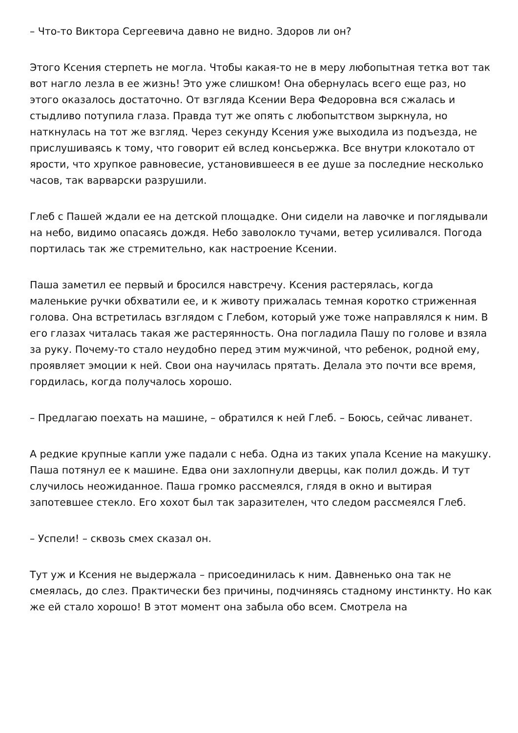– Что-то Виктора Сергеевича давно не видно. Здоров ли он?
Этого Ксения стерпеть не могла. Чтобы какая-то не в меру любопытная тетка вот так вот нагло лезла в ее жизнь! Это уже слишком! Она обернулась всего еще раз, но этого оказалось достаточно. От взгляда Ксении Вера Федоровна вся сжалась и стыдливо потупила глаза. Правда тут же опять с любопытством зыркнула, но наткнулась на тот же взгляд. Через секунду Ксения уже выходила из подъезда, не прислушиваясь к тому, что говорит ей вслед консьержка. Все внутри клокотало от ярости, что хрупкое равновесие, установившееся в ее душе за последние несколько часов, так варварски разрушили.
Глеб с Пашей ждали ее на детской площадке. Они сидели на лавочке и поглядывали на небо, видимо опасаясь дождя. Небо заволокло тучами, ветер усиливался. Погода портилась так же стремительно, как настроение Ксении.
Паша заметил ее первый и бросился навстречу. Ксения растерялась, когда маленькие ручки обхватили ее, и к животу прижалась темная коротко стриженная голова. Она встретилась взглядом с Глебом, который уже тоже направлялся к ним. В его глазах читалась такая же растерянность. Она погладила Пашу по голове и взяла за руку. Почему-то стало неудобно перед этим мужчиной, что ребенок, родной ему, проявляет эмоции к ней. Свои она научилась прятать. Делала это почти все время, гордилась, когда получалось хорошо.
– Предлагаю поехать на машине, – обратился к ней Глеб. – Боюсь, сейчас ливанет.
А редкие крупные капли уже падали с неба. Одна из таких упала Ксение на макушку. Паша потянул ее к машине. Едва они захлопнули дверцы, как полил дождь. И тут случилось неожиданное. Паша громко рассмеялся, глядя в окно и вытирая запотевшее стекло. Его хохот был так заразителен, что следом рассмеялся Глеб.
– Успели! – сквозь смех сказал он.
Тут уж и Ксения не выдержала – присоединилась к ним. Давненько она так не смеялась, до слез. Практически без причины, подчиняясь стадному инстинкту. Но как же ей стало хорошо! В этот момент она забыла обо всем. Смотрела на